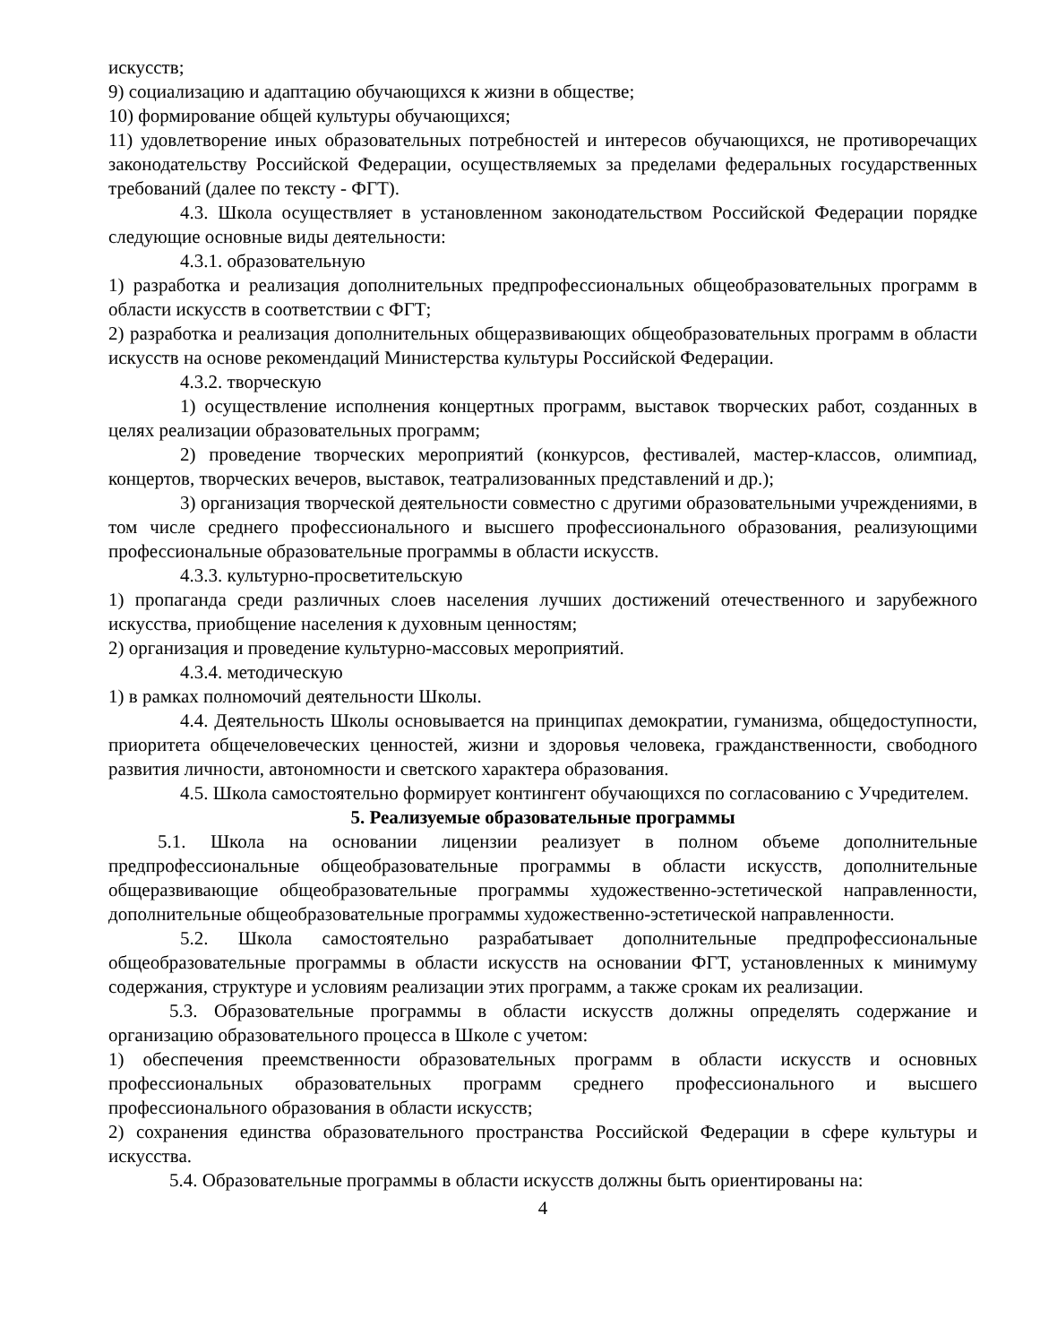искусств;
9) социализацию и адаптацию обучающихся к жизни в обществе;
10) формирование общей культуры обучающихся;
11) удовлетворение иных образовательных потребностей и интересов обучающихся, не противоречащих законодательству Российской Федерации, осуществляемых за пределами федеральных государственных требований (далее по тексту - ФГТ).
4.3. Школа осуществляет в установленном законодательством Российской Федерации порядке следующие основные виды деятельности:
4.3.1. образовательную
1) разработка и реализация дополнительных предпрофессиональных общеобразовательных программ в области искусств в соответствии с ФГТ;
2) разработка и реализация дополнительных общеразвивающих общеобразовательных программ в области искусств на основе рекомендаций Министерства культуры Российской Федерации.
4.3.2. творческую
1) осуществление исполнения концертных программ, выставок творческих работ, созданных в целях реализации образовательных программ;
2) проведение творческих мероприятий (конкурсов, фестивалей, мастер-классов, олимпиад, концертов, творческих вечеров, выставок, театрализованных представлений и др.);
3) организация творческой деятельности совместно с другими образовательными учреждениями, в том числе среднего профессионального и высшего профессионального образования, реализующими профессиональные образовательные программы в области искусств.
4.3.3. культурно-просветительскую
1) пропаганда среди различных слоев населения лучших достижений отечественного и зарубежного искусства, приобщение населения к духовным ценностям;
2) организация и проведение культурно-массовых мероприятий.
4.3.4. методическую
1) в рамках полномочий деятельности Школы.
4.4. Деятельность Школы основывается на принципах демократии, гуманизма, общедоступности, приоритета общечеловеческих ценностей, жизни и здоровья человека, гражданственности, свободного развития личности, автономности и светского характера образования.
4.5. Школа самостоятельно формирует контингент обучающихся по согласованию с Учредителем.
5. Реализуемые образовательные программы
5.1. Школа на основании лицензии реализует в полном объеме дополнительные предпрофессиональные общеобразовательные программы в области искусств, дополнительные общеразвивающие общеобразовательные программы художественно-эстетической направленности, дополнительные общеобразовательные программы художественно-эстетической направленности.
5.2. Школа самостоятельно разрабатывает дополнительные предпрофессиональные общеобразовательные программы в области искусств на основании ФГТ, установленных к минимуму содержания, структуре и условиям реализации этих программ, а также срокам их реализации.
5.3. Образовательные программы в области искусств должны определять содержание и организацию образовательного процесса в Школе с учетом:
1) обеспечения преемственности образовательных программ в области искусств и основных профессиональных образовательных программ среднего профессионального и высшего профессионального образования в области искусств;
2) сохранения единства образовательного пространства Российской Федерации в сфере культуры и искусства.
5.4. Образовательные программы в области искусств должны быть ориентированы на:
4